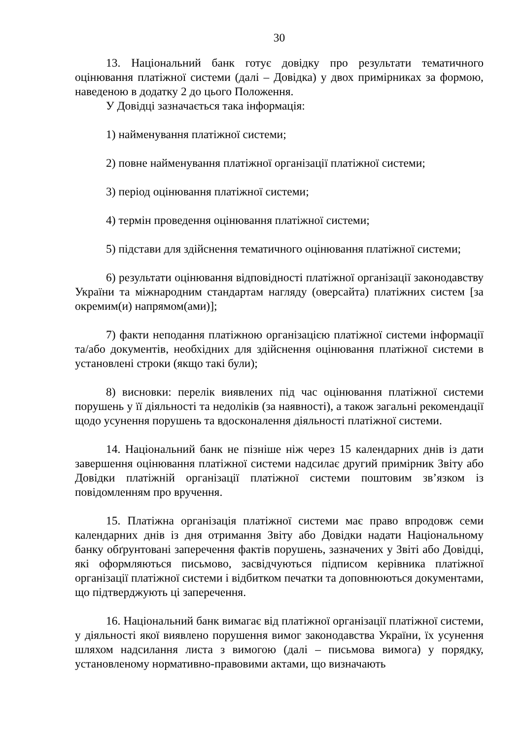30
13. Національний банк готує довідку про результати тематичного оцінювання платіжної системи (далі – Довідка) у двох примірниках за формою, наведеною в додатку 2 до цього Положення.
У Довідці зазначається така інформація:
1) найменування платіжної системи;
2) повне найменування платіжної організації платіжної системи;
3) період оцінювання платіжної системи;
4) термін проведення оцінювання платіжної системи;
5) підстави для здійснення тематичного оцінювання платіжної системи;
6) результати оцінювання відповідності платіжної організації законодавству України та міжнародним стандартам нагляду (оверсайта) платіжних систем [за окремим(и) напрямом(ами)];
7) факти неподання платіжною організацією платіжної системи інформації та/або документів, необхідних для здійснення оцінювання платіжної системи в установлені строки (якщо такі були);
8) висновки: перелік виявлених під час оцінювання платіжної системи порушень у її діяльності та недоліків (за наявності), а також загальні рекомендації щодо усунення порушень та вдосконалення діяльності платіжної системи.
14. Національний банк не пізніше ніж через 15 календарних днів із дати завершення оцінювання платіжної системи надсилає другий примірник Звіту або Довідки платіжній організації платіжної системи поштовим зв’язком із повідомленням про вручення.
15. Платіжна організація платіжної системи має право впродовж семи календарних днів із дня отримання Звіту або Довідки надати Національному банку обґрунтовані заперечення фактів порушень, зазначених у Звіті або Довідці, які оформляються письмово, засвідчуються підписом керівника платіжної організації платіжної системи і відбитком печатки та доповнюються документами, що підтверджують ці заперечення.
16. Національний банк вимагає від платіжної організації платіжної системи, у діяльності якої виявлено порушення вимог законодавства України, їх усунення шляхом надсилання листа з вимогою (далі – письмова вимога) у порядку, установленому нормативно-правовими актами, що визначають